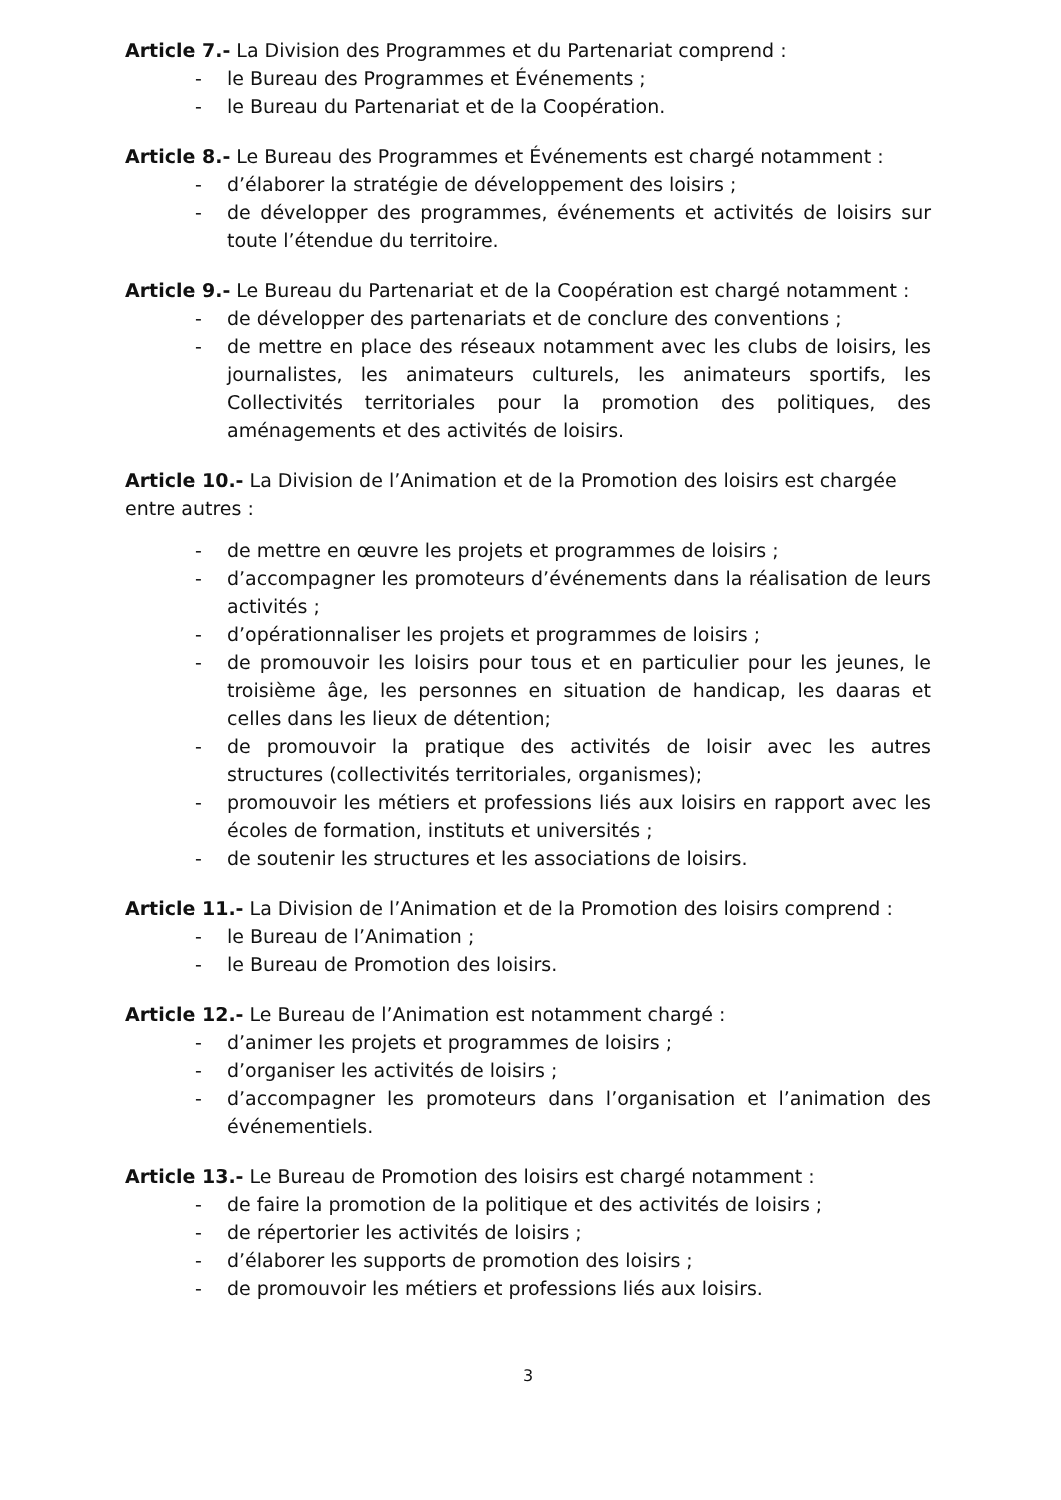Article 7.- La Division des Programmes et du Partenariat comprend :
- le Bureau des Programmes et Événements ;
- le Bureau du Partenariat et de la Coopération.
Article 8.- Le Bureau des Programmes et Événements est chargé notamment :
- d’élaborer la stratégie de développement des loisirs ;
- de développer des programmes, événements et activités de loisirs sur toute l’étendue du territoire.
Article 9.- Le Bureau du Partenariat et de la Coopération est chargé notamment :
- de développer des partenariats et de conclure des conventions ;
- de mettre en place des réseaux notamment avec les clubs de loisirs, les journalistes, les animateurs culturels, les animateurs sportifs, les Collectivités territoriales pour la promotion des politiques, des aménagements et des activités de loisirs.
Article 10.- La Division de l’Animation et de la Promotion des loisirs est chargée entre autres :
- de mettre en œuvre les projets et programmes de loisirs ;
- d’accompagner les promoteurs d’événements dans la réalisation de leurs activités ;
- d’opérationnaliser les projets et programmes de loisirs ;
- de promouvoir les loisirs pour tous et en particulier pour les jeunes, le troisième âge, les personnes en situation de handicap, les daaras et celles dans les lieux de détention;
- de promouvoir la pratique des activités de loisir avec les autres structures (collectivités territoriales, organismes);
- promouvoir les métiers et professions liés aux loisirs en rapport avec les écoles de formation, instituts et universités ;
- de soutenir les structures et les associations de loisirs.
Article 11.- La Division de l’Animation et de la Promotion des loisirs comprend :
- le Bureau de l’Animation ;
- le Bureau de Promotion des loisirs.
Article 12.- Le Bureau de l’Animation est notamment chargé :
- d’animer les projets et programmes de loisirs ;
- d’organiser les activités de loisirs ;
- d’accompagner les promoteurs dans l’organisation et l’animation des événementiels.
Article 13.- Le Bureau de Promotion des loisirs est chargé notamment :
- de faire la promotion de la politique et des activités de loisirs ;
- de répertorier les activités de loisirs ;
- d’élaborer les supports de promotion des loisirs ;
- de promouvoir les métiers et professions liés aux loisirs.
3